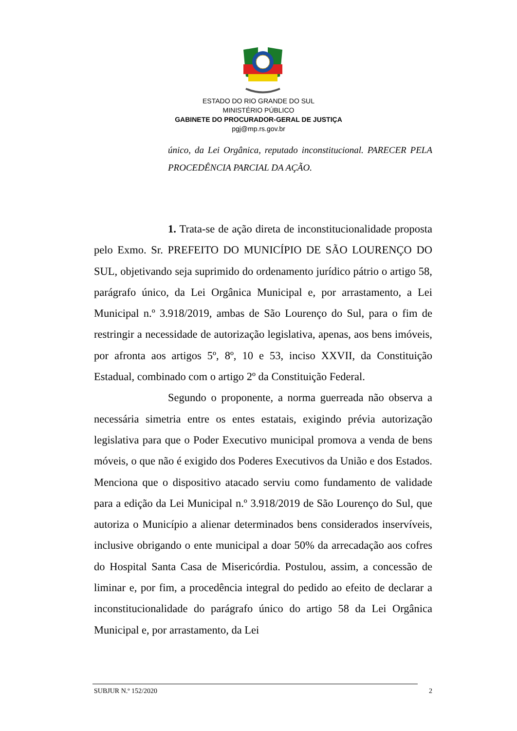ESTADO DO RIO GRANDE DO SUL
MINISTÉRIO PÚBLICO
GABINETE DO PROCURADOR-GERAL DE JUSTIÇA
pgj@mp.rs.gov.br
único, da Lei Orgânica, reputado inconstitucional. PARECER PELA PROCEDÊNCIA PARCIAL DA AÇÃO.
1. Trata-se de ação direta de inconstitucionalidade proposta pelo Exmo. Sr. PREFEITO DO MUNICÍPIO DE SÃO LOURENÇO DO SUL, objetivando seja suprimido do ordenamento jurídico pátrio o artigo 58, parágrafo único, da Lei Orgânica Municipal e, por arrastamento, a Lei Municipal n.º 3.918/2019, ambas de São Lourenço do Sul, para o fim de restringir a necessidade de autorização legislativa, apenas, aos bens imóveis, por afronta aos artigos 5º, 8º, 10 e 53, inciso XXVII, da Constituição Estadual, combinado com o artigo 2º da Constituição Federal.
Segundo o proponente, a norma guerreada não observa a necessária simetria entre os entes estatais, exigindo prévia autorização legislativa para que o Poder Executivo municipal promova a venda de bens móveis, o que não é exigido dos Poderes Executivos da União e dos Estados. Menciona que o dispositivo atacado serviu como fundamento de validade para a edição da Lei Municipal n.º 3.918/2019 de São Lourenço do Sul, que autoriza o Município a alienar determinados bens considerados inservíveis, inclusive obrigando o ente municipal a doar 50% da arrecadação aos cofres do Hospital Santa Casa de Misericórdia. Postulou, assim, a concessão de liminar e, por fim, a procedência integral do pedido ao efeito de declarar a inconstitucionalidade do parágrafo único do artigo 58 da Lei Orgânica Municipal e, por arrastamento, da Lei
SUBJUR N.º 152/2020 2